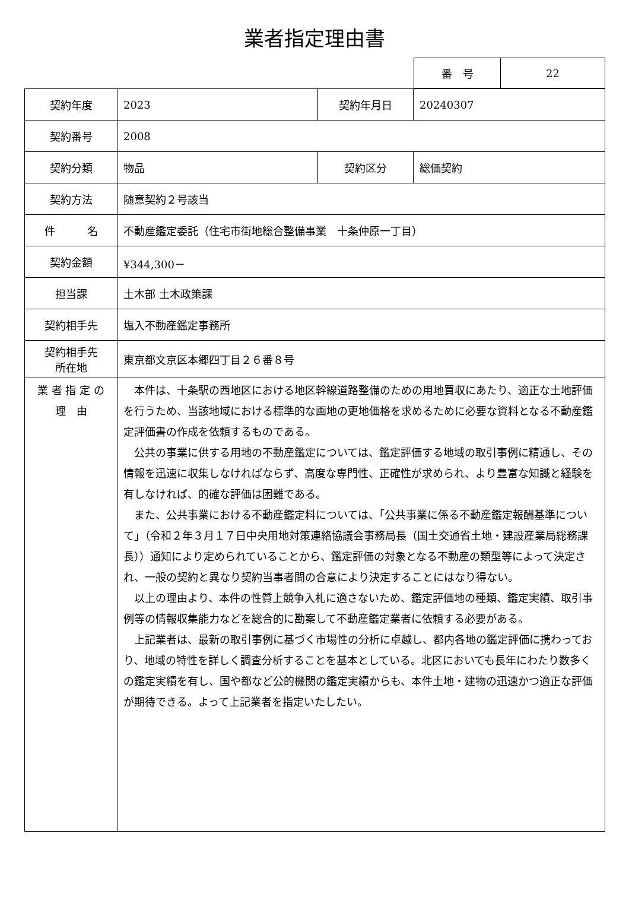業者指定理由書
| 番 号 | 22 |
| 契約年度 | 2023 | 契約年月日 | 20240307 |
| 契約番号 | 2008 | | |
| 契約分類 | 物品 | 契約区分 | 総価契約 |
| 契約方法 | 随意契約２号該当 | | |
| 件 名 | 不動産鑑定委託（住宅市街地総合整備事業 十条仲原一丁目） | | |
| 契約金額 | ¥344,300－ | | |
| 担当課 | 土木部 土木政策課 | | |
| 契約相手先 | 塩入不動産鑑定事務所 | | |
| 契約相手先 所在地 | 東京都文京区本郷四丁目２６番８号 | | |
| 業 者 指 定 の 理 由 | 本件は、十条駅の西地区における地区幹線道路整備のための用地買収にあたり、適正な土地評価を行うため、当該地域における標準的な画地の更地価格を求めるために必要な資料となる不動産鑑定評価書の作成を依頼するものである。 公共の事業に供する用地の不動産鑑定については、鑑定評価する地域の取引事例に精通し、その情報を迅速に収集しなければならず、高度な専門性、正確性が求められ、より豊富な知識と経験を有しなければ、的確な評価は困難である。 また、公共事業における不動産鑑定料については、「公共事業に係る不動産鑑定報酬基準について」（令和２年３月１７日中央用地対策連絡協議会事務局長（国土交通省土地・建設産業局総務課長））通知により定められていることから、鑑定評価の対象となる不動産の類型等によって決定され、一般の契約と異なり契約当事者間の合意により決定することにはなり得ない。 以上の理由より、本件の性質上競争入札に適さないため、鑑定評価地の種類、鑑定実績、取引事例等の情報収集能力などを総合的に勘案して不動産鑑定業者に依頼する必要がある。 上記業者は、最新の取引事例に基づく市場性の分析に卓越し、都内各地の鑑定評価に携わっており、地域の特性を詳しく調査分析することを基本としている。北区においても長年にわたり数多くの鑑定実績を有し、国や都など公的機関の鑑定実績からも、本件土地・建物の迅速かつ適正な評価が期待できる。よって上記業者を指定いたしたい。 | | |